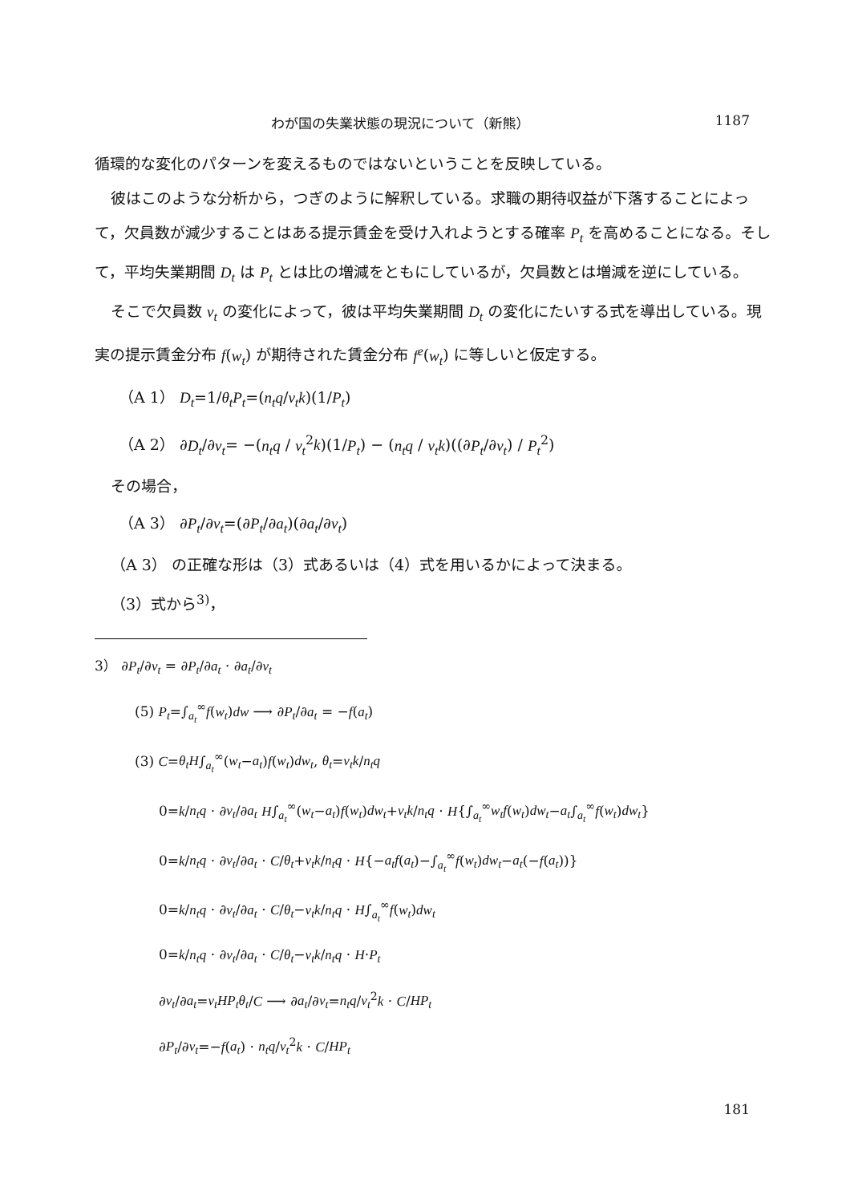わが国の失業状態の現況について（新熊） 1187
循環的な変化のパターンを変えるものではないということを反映している。
彼はこのような分析から，つぎのように解釈している。求職の期待収益が下落することによって，欠員数が減少することはある提示賃金を受け入れようとする確率 P<sub>t</sub> を高めることになる。そして，平均失業期間 D<sub>t</sub> は P<sub>t</sub> とは比の増減をともにしているが，欠員数とは増減を逆にしている。
そこで欠員数 v<sub>t</sub> の変化によって，彼は平均失業期間 D<sub>t</sub> の変化にたいする式を導出している。現実の提示賃金分布 f(w<sub>t</sub>) が期待された賃金分布 f<sup>e</sup>(w<sub>t</sub>) に等しいと仮定する。
（A 1） D<sub>t</sub>=1/θ<sub>t</sub>P<sub>t</sub>=(n<sub>t</sub>q/v<sub>t</sub>k)(1/P<sub>t</sub>)
（A 2） ∂D<sub>t</sub>/∂v<sub>t</sub>= −(n<sub>t</sub>q / v<sub>t</sub><sup>2</sup>k)(1/P<sub>t</sub>) − (n<sub>t</sub>q / v<sub>t</sub>k)((∂P<sub>t</sub>/∂v<sub>t</sub>) / P<sub>t</sub><sup>2</sup>)
その場合，
（A 3） ∂P<sub>t</sub>/∂v<sub>t</sub>=(∂P<sub>t</sub>/∂a<sub>t</sub>)(∂a<sub>t</sub>/∂v<sub>t</sub>)
（A 3） の正確な形は（3）式あるいは（4）式を用いるかによって決まる。
（3）式から<sup>3)</sup>，
3） ∂P<sub>t</sub>/∂v<sub>t</sub> = ∂P<sub>t</sub>/∂a<sub>t</sub> · ∂a<sub>t</sub>/∂v<sub>t</sub>
(5) P<sub>t</sub>=∫<sub>a<sub>t</sub></sub><sup>∞</sup>f(w<sub>t</sub>)dw ⟶ ∂P<sub>t</sub>/∂a<sub>t</sub> = −f(a<sub>t</sub>)
(3) C=θ<sub>t</sub>H∫<sub>a<sub>t</sub></sub><sup>∞</sup>(w<sub>t</sub>−a<sub>t</sub>)f(w<sub>t</sub>)dw<sub>t</sub>, θ<sub>t</sub>=v<sub>t</sub>k/n<sub>t</sub>q
0=k/n<sub>t</sub>q · ∂v<sub>t</sub>/∂a<sub>t</sub> H∫<sub>a<sub>t</sub></sub><sup>∞</sup>(w<sub>t</sub>−a<sub>t</sub>)f(w<sub>t</sub>)dw<sub>t</sub>+v<sub>t</sub>k/n<sub>t</sub>q · H{∫<sub>a<sub>t</sub></sub><sup>∞</sup>w<sub>t</sub>f(w<sub>t</sub>)dw<sub>t</sub>−a<sub>t</sub>∫<sub>a<sub>t</sub></sub><sup>∞</sup>f(w<sub>t</sub>)dw<sub>t</sub>}
0=k/n<sub>t</sub>q · ∂v<sub>t</sub>/∂a<sub>t</sub> · C/θ<sub>t</sub>+v<sub>t</sub>k/n<sub>t</sub>q · H{−a<sub>t</sub>f(a<sub>t</sub>)−∫<sub>a<sub>t</sub></sub><sup>∞</sup>f(w<sub>t</sub>)dw<sub>t</sub>−a<sub>t</sub>(−f(a<sub>t</sub>))}
0=k/n<sub>t</sub>q · ∂v<sub>t</sub>/∂a<sub>t</sub> · C/θ<sub>t</sub>−v<sub>t</sub>k/n<sub>t</sub>q · H∫<sub>a<sub>t</sub></sub><sup>∞</sup>f(w<sub>t</sub>)dw<sub>t</sub>
0=k/n<sub>t</sub>q · ∂v<sub>t</sub>/∂a<sub>t</sub> · C/θ<sub>t</sub>−v<sub>t</sub>k/n<sub>t</sub>q · H·P<sub>t</sub>
∂v<sub>t</sub>/∂a<sub>t</sub>=v<sub>t</sub>HP<sub>t</sub>θ<sub>t</sub>/C ⟶ ∂a<sub>t</sub>/∂v<sub>t</sub>=n<sub>t</sub>q/v<sub>t</sub><sup>2</sup>k · C/HP<sub>t</sub>
∂P<sub>t</sub>/∂v<sub>t</sub>=−f(a<sub>t</sub>) · n<sub>t</sub>q/v<sub>t</sub><sup>2</sup>k · C/HP<sub>t</sub>
181